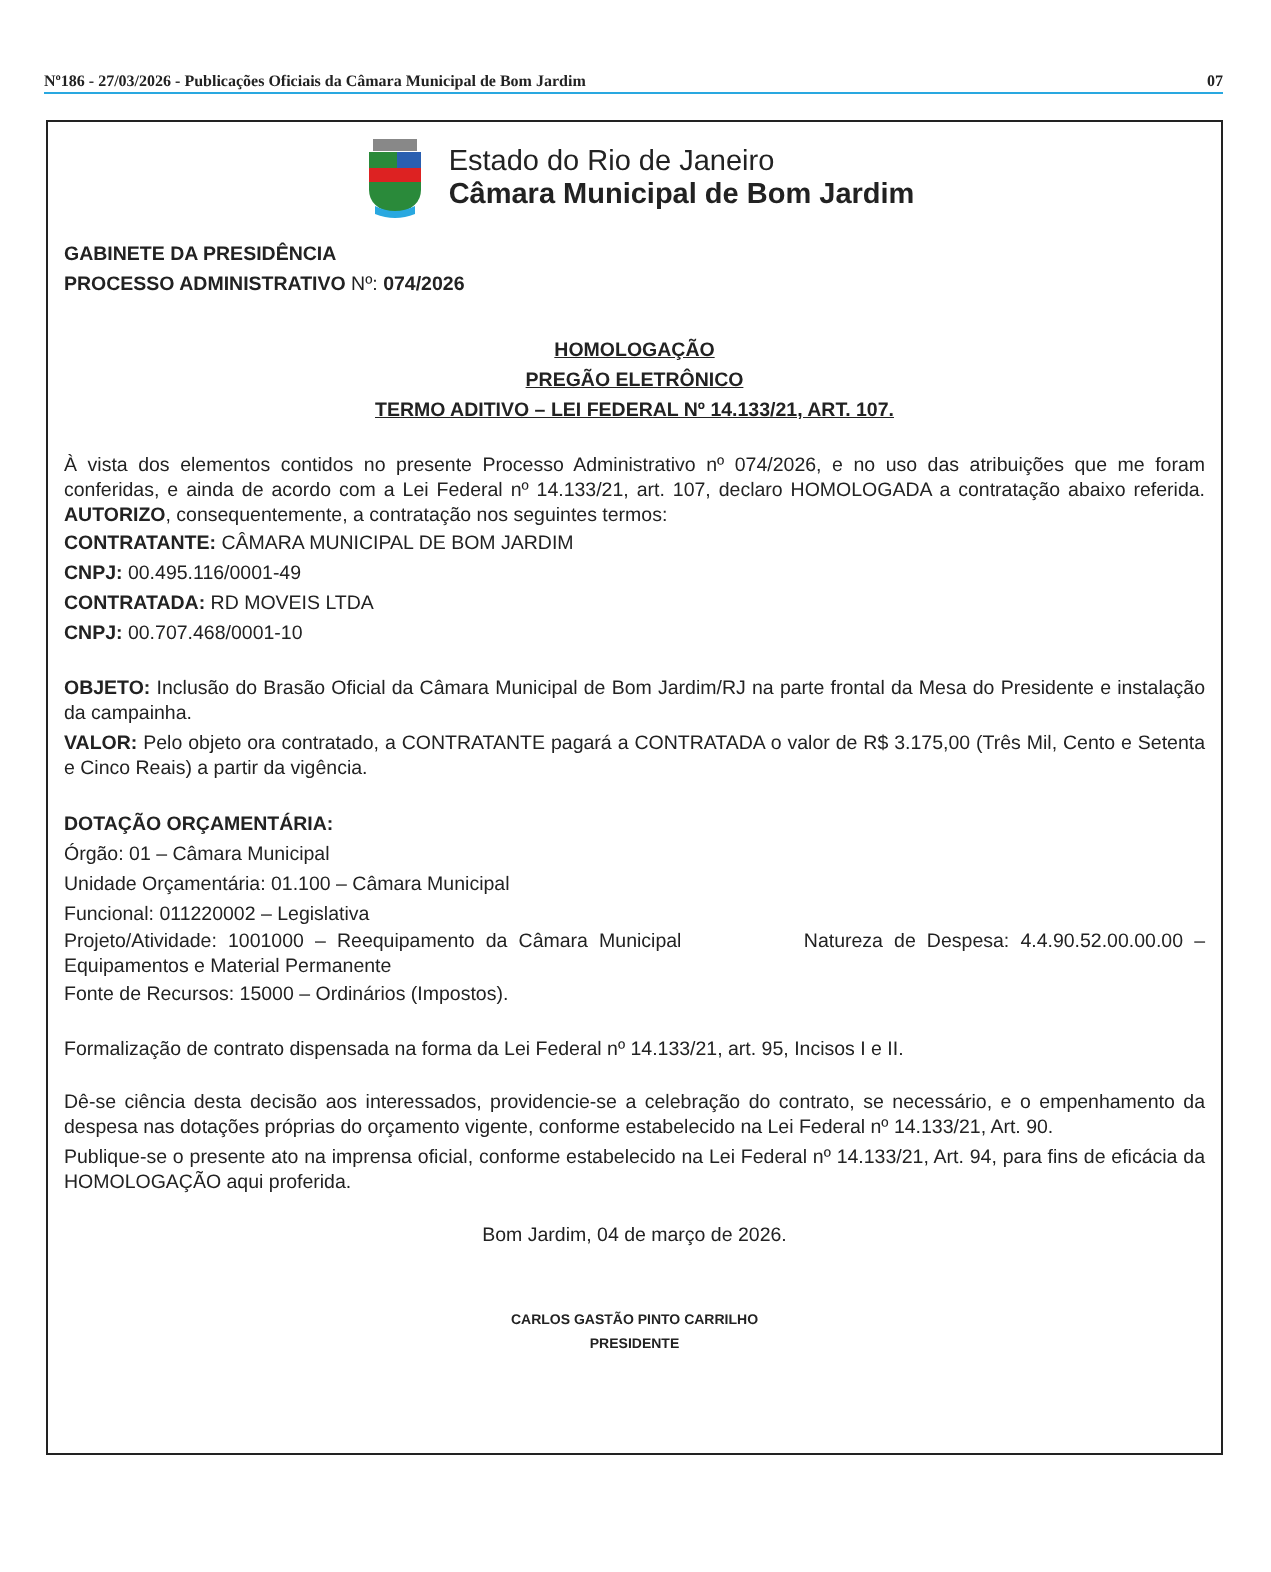Nº186 - 27/03/2026 - Publicações Oficiais da Câmara Municipal de Bom Jardim 07
Estado do Rio de Janeiro
Câmara Municipal de Bom Jardim
GABINETE DA PRESIDÊNCIA
PROCESSO ADMINISTRATIVO Nº: 074/2026
HOMOLOGAÇÃO
PREGÃO ELETRÔNICO
TERMO ADITIVO – LEI FEDERAL Nº 14.133/21, ART. 107.
À vista dos elementos contidos no presente Processo Administrativo nº 074/2026, e no uso das atribuições que me foram conferidas, e ainda de acordo com a Lei Federal nº 14.133/21, art. 107, declaro HOMOLOGADA a contratação abaixo referida. AUTORIZO, consequentemente, a contratação nos seguintes termos:
CONTRATANTE: CÂMARA MUNICIPAL DE BOM JARDIM
CNPJ: 00.495.116/0001-49
CONTRATADA: RD MOVEIS LTDA
CNPJ: 00.707.468/0001-10
OBJETO: Inclusão do Brasão Oficial da Câmara Municipal de Bom Jardim/RJ na parte frontal da Mesa do Presidente e instalação da campainha.
VALOR: Pelo objeto ora contratado, a CONTRATANTE pagará a CONTRATADA o valor de R$ 3.175,00 (Três Mil, Cento e Setenta e Cinco Reais) a partir da vigência.
DOTAÇÃO ORÇAMENTÁRIA:
Órgão: 01 – Câmara Municipal
Unidade Orçamentária: 01.100 – Câmara Municipal
Funcional: 011220002 – Legislativa
Projeto/Atividade: 1001000 – Reequipamento da Câmara Municipal Natureza de Despesa: 4.4.90.52.00.00.00 – Equipamentos e Material Permanente
Fonte de Recursos: 15000 – Ordinários (Impostos).
Formalização de contrato dispensada na forma da Lei Federal nº 14.133/21, art. 95, Incisos I e II.
Dê-se ciência desta decisão aos interessados, providencie-se a celebração do contrato, se necessário, e o empenhamento da despesa nas dotações próprias do orçamento vigente, conforme estabelecido na Lei Federal nº 14.133/21, Art. 90.
Publique-se o presente ato na imprensa oficial, conforme estabelecido na Lei Federal nº 14.133/21, Art. 94, para fins de eficácia da HOMOLOGAÇÃO aqui proferida.
Bom Jardim, 04 de março de 2026.
CARLOS GASTÃO PINTO CARRILHO
PRESIDENTE